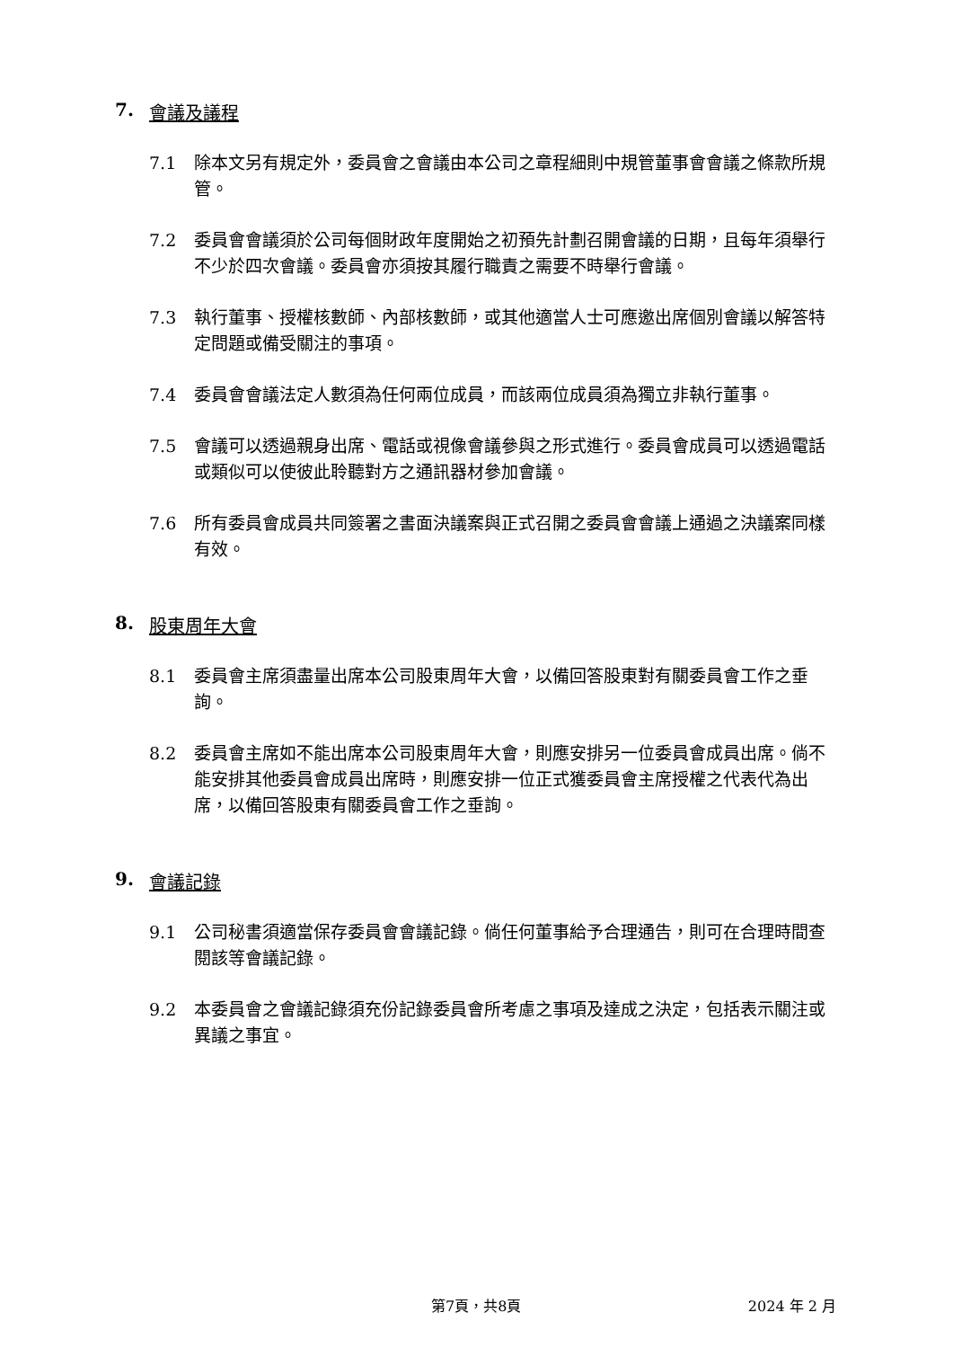7. 會議及議程
7.1 除本文另有規定外，委員會之會議由本公司之章程細則中規管董事會會議之條款所規管。
7.2 委員會會議須於公司每個財政年度開始之初預先計劃召開會議的日期，且每年須舉行不少於四次會議。委員會亦須按其履行職責之需要不時舉行會議。
7.3 執行董事、授權核數師、內部核數師，或其他適當人士可應邀出席個別會議以解答特定問題或備受關注的事項。
7.4 委員會會議法定人數須為任何兩位成員，而該兩位成員須為獨立非執行董事。
7.5 會議可以透過親身出席、電話或視像會議參與之形式進行。委員會成員可以透過電話或類似可以使彼此聆聽對方之通訊器材參加會議。
7.6 所有委員會成員共同簽署之書面決議案與正式召開之委員會會議上通過之決議案同樣有效。
8. 股東周年大會
8.1 委員會主席須盡量出席本公司股東周年大會，以備回答股東對有關委員會工作之垂詢。
8.2 委員會主席如不能出席本公司股東周年大會，則應安排另一位委員會成員出席。倘不能安排其他委員會成員出席時，則應安排一位正式獲委員會主席授權之代表代為出席，以備回答股東有關委員會工作之垂詢。
9. 會議記錄
9.1 公司秘書須適當保存委員會會議記錄。倘任何董事給予合理通告，則可在合理時間查閱該等會議記錄。
9.2 本委員會之會議記錄須充份記錄委員會所考慮之事項及達成之決定，包括表示關注或異議之事宜。
第7頁，共8頁 2024 年 2 月